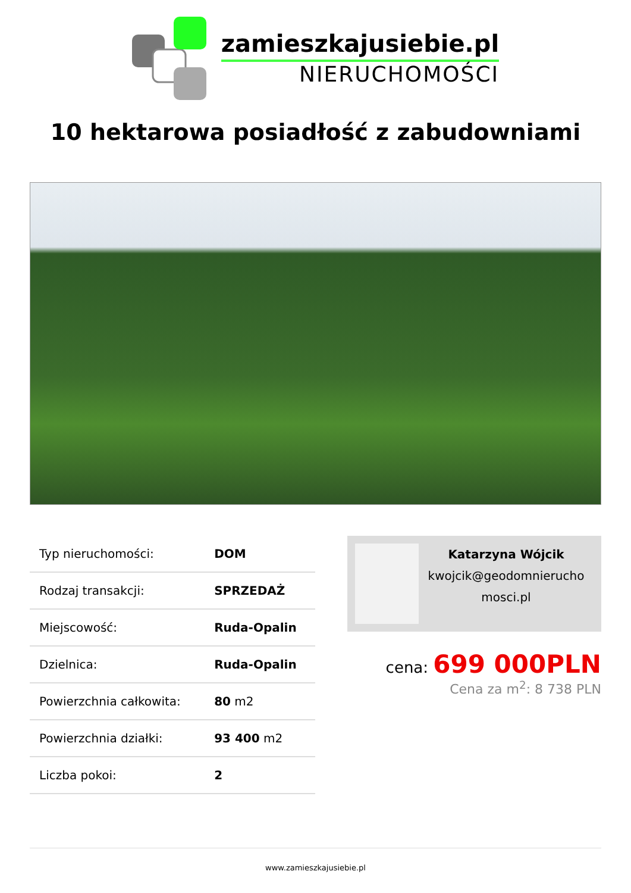zamieszkajusiebie.pl
NIERUCHOMOŚCI
10 hektarowa posiadłość z zabudowniami
| Typ nieruchomości: | DOM |
| Rodzaj transakcji: | SPRZEDAŻ |
| Miejscowość: | Ruda-Opalin |
| Dzielnica: | Ruda-Opalin |
| Powierzchnia całkowita: | 80 m2 |
| Powierzchnia działki: | 93 400 m2 |
| Liczba pokoi: | 2 |
Katarzyna Wójcik
kwojcik@geodomnierucho mosci.pl
cena: 699 000PLN
Cena za m<sup>2</sup>: 8 738 PLN
www.zamieszkajusiebie.pl